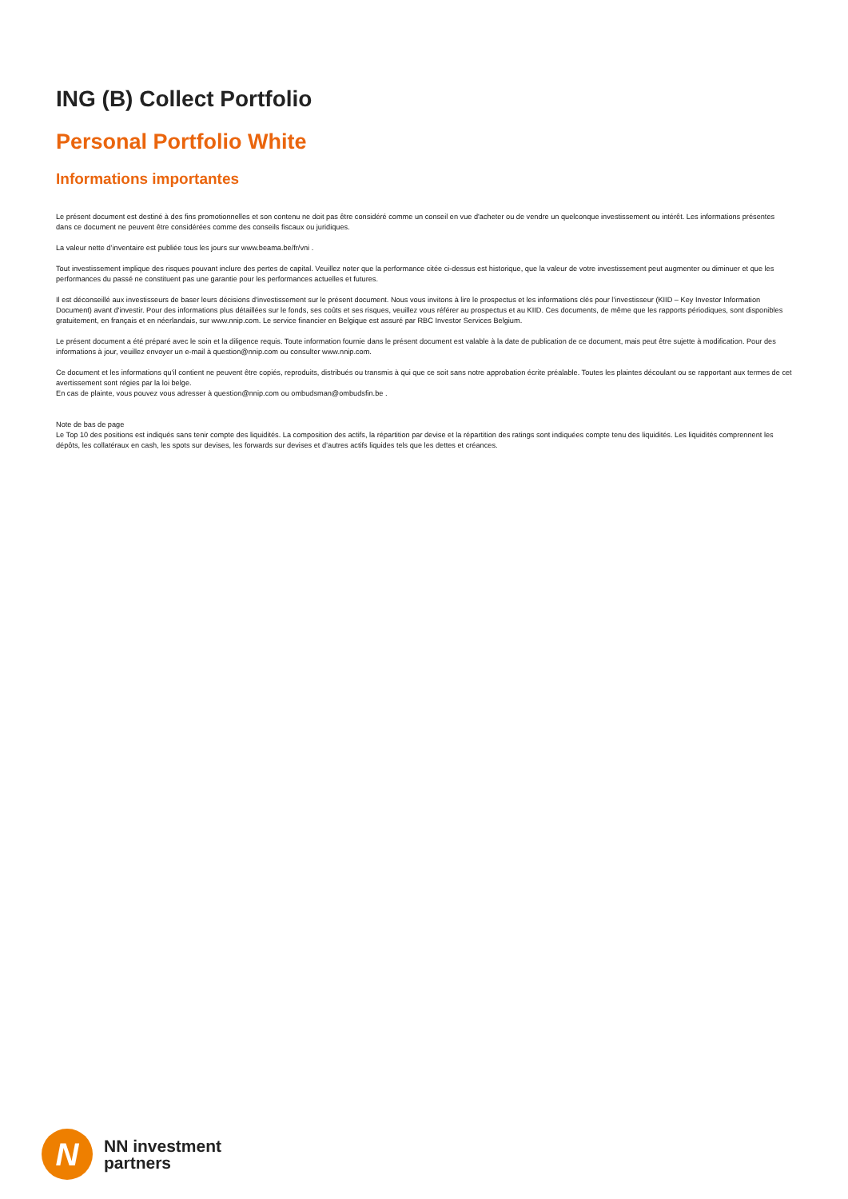ING (B) Collect Portfolio
Personal Portfolio White
Informations importantes
Le présent document est destiné à des fins promotionnelles et son contenu ne doit pas être considéré comme un conseil en vue d'acheter ou de vendre un quelconque investissement ou intérêt. Les informations présentes dans ce document ne peuvent être considérées comme des conseils fiscaux ou juridiques.
La valeur nette d’inventaire est publiée tous les jours sur www.beama.be/fr/vni .
Tout investissement implique des risques pouvant inclure des pertes de capital. Veuillez noter que la performance citée ci-dessus est historique, que la valeur de votre investissement peut augmenter ou diminuer et que les performances du passé ne constituent pas une garantie pour les performances actuelles et futures.
Il est déconseillé aux investisseurs de baser leurs décisions d'investissement sur le présent document. Nous vous invitons à lire le prospectus et les informations clés pour l’investisseur (KIID – Key Investor Information Document) avant d'investir. Pour des informations plus détaillées sur le fonds, ses coûts et ses risques, veuillez vous référer au prospectus et au KIID. Ces documents, de même que les rapports périodiques, sont disponibles gratuitement, en français et en néerlandais, sur www.nnip.com. Le service financier en Belgique est assuré par RBC Investor Services Belgium.
Le présent document a été préparé avec le soin et la diligence requis. Toute information fournie dans le présent document est valable à la date de publication de ce document, mais peut être sujette à modification. Pour des informations à jour, veuillez envoyer un e-mail à question@nnip.com ou consulter www.nnip.com.
Ce document et les informations qu’il contient ne peuvent être copiés, reproduits, distribués ou transmis à qui que ce soit sans notre approbation écrite préalable. Toutes les plaintes découlant ou se rapportant aux termes de cet avertissement sont régies par la loi belge.
En cas de plainte, vous pouvez vous adresser à question@nnip.com ou ombudsman@ombudsfin.be .
Note de bas de page
Le Top 10 des positions est indiqués sans tenir compte des liquidités. La composition des actifs, la répartition par devise et la répartition des ratings sont indiquées compte tenu des liquidités. Les liquidités comprennent les dépôts, les collatéraux en cash, les spots sur devises, les forwards sur devises et d’autres actifs liquides tels que les dettes et créances.
N
NN investment
partners